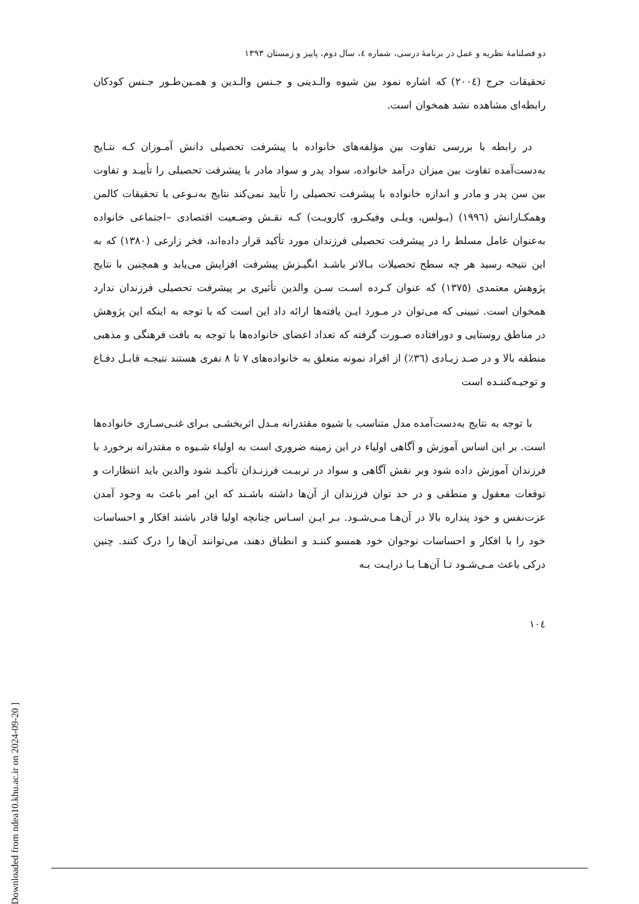دو فصلنامهٔ نظریه و عمل در برنامهٔ درسی، شماره ٤، سال دوم، پاییز و زمستان ١٣٩٣
تحقیقات جرج (٢٠٠٤) که اشاره نمود بین شیوه والـدینی و جـنس والـدین و همـین‌طـور جـنس کودکان رابطه‌ای مشاهده نشد همخوان است.
در رابطه با بررسی تفاوت بین مؤلفه‌های خانواده با پیشرفت تحصیلی دانش آمـوزان کـه نتـایج به‌دست‌آمده تفاوت بین میزان درآمد خانواده، سواد پدر و سواد مادر با پیشرفت تحصیلی را تأییـد و تفاوت بین سن پدر و مادر و اندازه خانواده با پیشرفت تحصیلی را تأیید نمی‌کند نتایج به‌نـوعی با تحقیقات کالمن وهمکـارانش (١٩٩٦) (بـولس، ویلـی وفیکـرو، کارویـت) کـه نقـش وضـعیت اقتصادی –اجتماعی خانواده به‌عنوان عامل مسلط را در پیشرفت تحصیلی فرزندان مورد تأکید قرار داده‌اند، فخر زارعی (١٣٨٠) که به این نتیجه رسید هر چه سطح تحصیلات بـالاتر باشـد انگیـزش پیشرفت افزایش می‌یابد و همچنین با نتایج پژوهش معتمدی (١٣٧٥) که عنوان کـرده اسـت سـن والدین تأثیری بر پیشرفت تحصیلی فرزندان ندارد همخوان است. تبیینی که می‌توان در مـورد ایـن یافته‌ها ارائه داد این است که با توجه به اینکه این پژوهش در مناطق روستایی و دورافتاده صـورت گرفته که تعداد اعضای خانواده‌ها با توجه به بافت فرهنگی و مذهبی منطقه بالا و در صـد زیـادی (٣٦٪) از افراد نمونه متعلق به خانواده‌های ٧ تا ٨ نفری هستند نتیجـه قابـل دفـاع و توجیـه‌کننـده است
با توجه به نتایج به‌دست‌آمده مدل متناسب با شیوه مقتدرانه مـدل اثربخشـی بـرای غنـی‌سـازی خانواده‌ها است. بر این اساس آموزش و آگاهی اولیاء در این زمینه ضروری است به اولیاء شـیوه ه مقتدرانه برخورد با فرزندان آموزش داده شود وبر نقش آگاهی و سواد در تربیـت فرزنـدان تأکیـد شود والدین باید انتظارات و توقعات معقول و منطقی و در حد توان فرزندان از آن‌ها داشته باشـند که این امر باعث به وجود آمدن عزت‌نفس و خود پنداره بالا در آن‌هـا مـی‌شـود. بـر ایـن اسـاس چنانچه اولیا قادر باشند افکار و احساسات خود را با افکار و احساسات نوجوان خود همسو کننـد و انطباق دهند، می‌توانند آن‌ها را درک کنند. چنین درکی باعث مـی‌شـود تـا آن‌هـا بـا درایـت بـه
١٠٤
[ Downloaded from ndea10.khu.ac.ir on 2024-09-20 ]